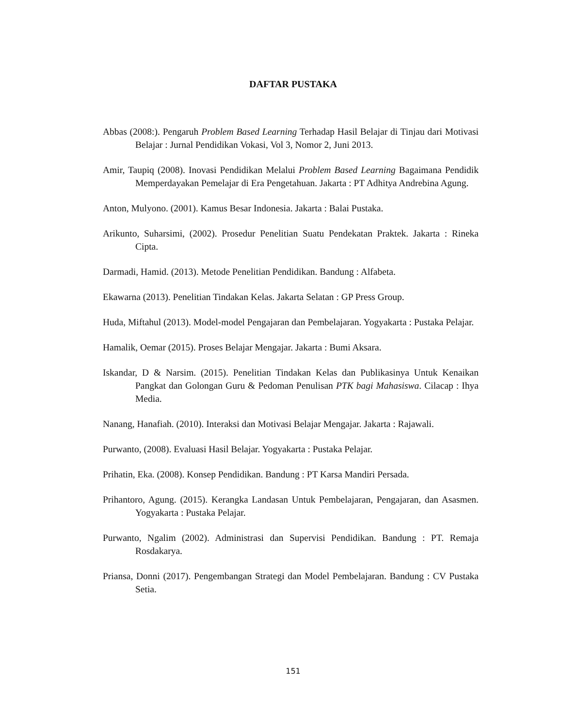DAFTAR PUSTAKA
Abbas (2008:). Pengaruh Problem Based Learning Terhadap Hasil Belajar di Tinjau dari Motivasi Belajar : Jurnal Pendidikan Vokasi, Vol 3, Nomor 2, Juni 2013.
Amir, Taupiq (2008). Inovasi Pendidikan Melalui Problem Based Learning Bagaimana Pendidik Memperdayakan Pemelajar di Era Pengetahuan. Jakarta : PT Adhitya Andrebina Agung.
Anton, Mulyono. (2001). Kamus Besar Indonesia. Jakarta : Balai Pustaka.
Arikunto, Suharsimi, (2002). Prosedur Penelitian Suatu Pendekatan Praktek. Jakarta : Rineka Cipta.
Darmadi, Hamid. (2013). Metode Penelitian Pendidikan. Bandung : Alfabeta.
Ekawarna (2013). Penelitian Tindakan Kelas. Jakarta Selatan : GP Press Group.
Huda, Miftahul (2013). Model-model Pengajaran dan Pembelajaran. Yogyakarta : Pustaka Pelajar.
Hamalik, Oemar (2015). Proses Belajar Mengajar. Jakarta : Bumi Aksara.
Iskandar, D & Narsim. (2015). Penelitian Tindakan Kelas dan Publikasinya Untuk Kenaikan Pangkat dan Golongan Guru & Pedoman Penulisan PTK bagi Mahasiswa. Cilacap : Ihya Media.
Nanang, Hanafiah. (2010). Interaksi dan Motivasi Belajar Mengajar. Jakarta : Rajawali.
Purwanto, (2008). Evaluasi Hasil Belajar. Yogyakarta : Pustaka Pelajar.
Prihatin, Eka. (2008). Konsep Pendidikan. Bandung : PT Karsa Mandiri Persada.
Prihantoro, Agung. (2015). Kerangka Landasan Untuk Pembelajaran, Pengajaran, dan Asasmen. Yogyakarta : Pustaka Pelajar.
Purwanto, Ngalim (2002). Administrasi dan Supervisi Pendidikan. Bandung : PT. Remaja Rosdakarya.
Priansa, Donni (2017). Pengembangan Strategi dan Model Pembelajaran. Bandung : CV Pustaka Setia.
151